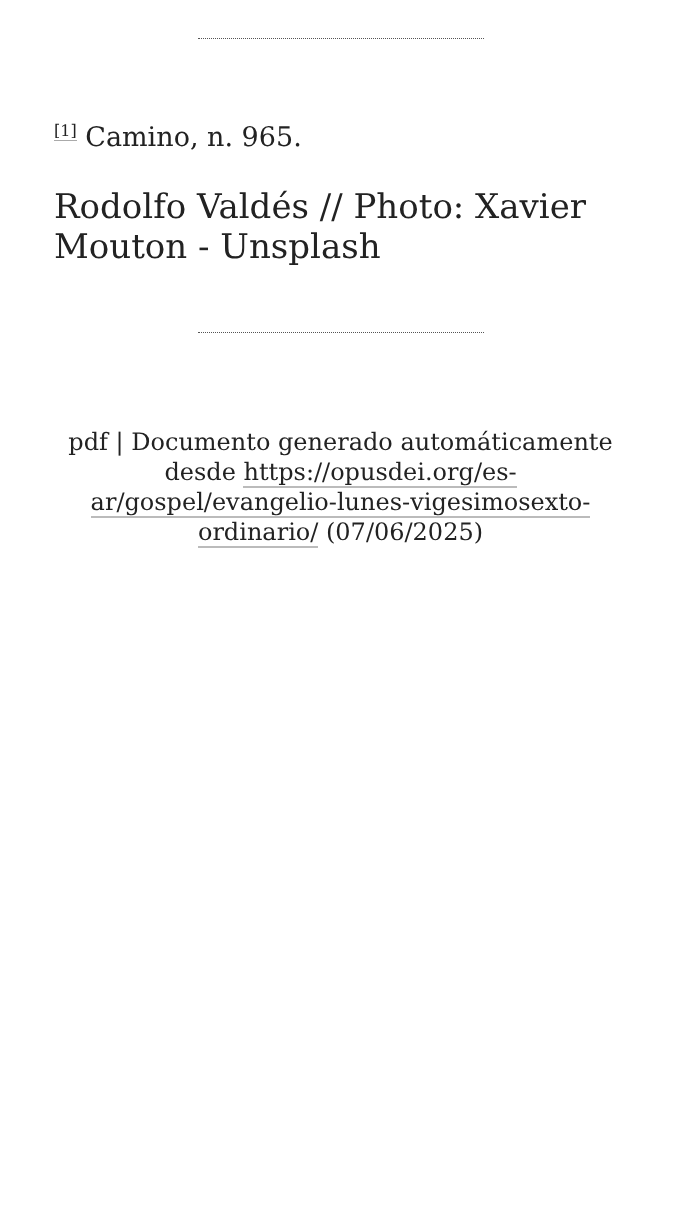<sup>[1]</sup> Camino, n. 965.
Rodolfo Valdés // Photo: Xavier Mouton - Unsplash
pdf | Documento generado automáticamente desde https://opusdei.org/es-ar/gospel/evangelio-lunes-vigesimosexto-ordinario/ (07/06/2025)